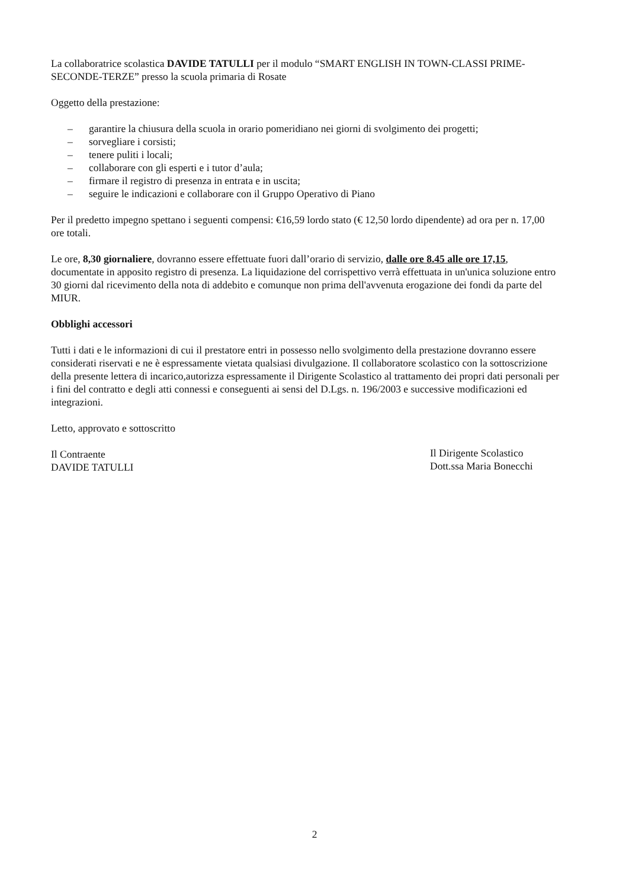La collaboratrice scolastica DAVIDE TATULLI per il modulo “SMART ENGLISH IN TOWN-CLASSI PRIME-SECONDE-TERZE” presso la scuola primaria di Rosate
Oggetto della prestazione:
– garantire la chiusura della scuola in orario pomeridiano nei giorni di svolgimento dei progetti;
– sorvegliare i corsisti;
– tenere puliti i locali;
– collaborare con gli esperti e i tutor d’aula;
– firmare il registro di presenza in entrata e in uscita;
– seguire le indicazioni e collaborare con il Gruppo Operativo di Piano
Per il predetto impegno spettano i seguenti compensi: €16,59 lordo stato (€ 12,50 lordo dipendente) ad ora per n. 17,00 ore totali.
Le ore, 8,30 giornaliere, dovranno essere effettuate fuori dall’orario di servizio, dalle ore 8.45 alle ore 17,15, documentate in apposito registro di presenza. La liquidazione del corrispettivo verrà effettuata in un'unica soluzione entro 30 giorni dal ricevimento della nota di addebito e comunque non prima dell'avvenuta erogazione dei fondi da parte del MIUR.
Obblighi accessori
Tutti i dati e le informazioni di cui il prestatore entri in possesso nello svolgimento della prestazione dovranno essere considerati riservati e ne è espressamente vietata qualsiasi divulgazione. Il collaboratore scolastico con la sottoscrizione della presente lettera di incarico,autorizza espressamente il Dirigente Scolastico al trattamento dei propri dati personali per i fini del contratto e degli atti connessi e conseguenti ai sensi del D.Lgs. n. 196/2003 e successive modificazioni ed integrazioni.
Letto, approvato e sottoscritto
Il Contraente
DAVIDE TATULLI
Il Dirigente Scolastico
Dott.ssa Maria Bonecchi
2